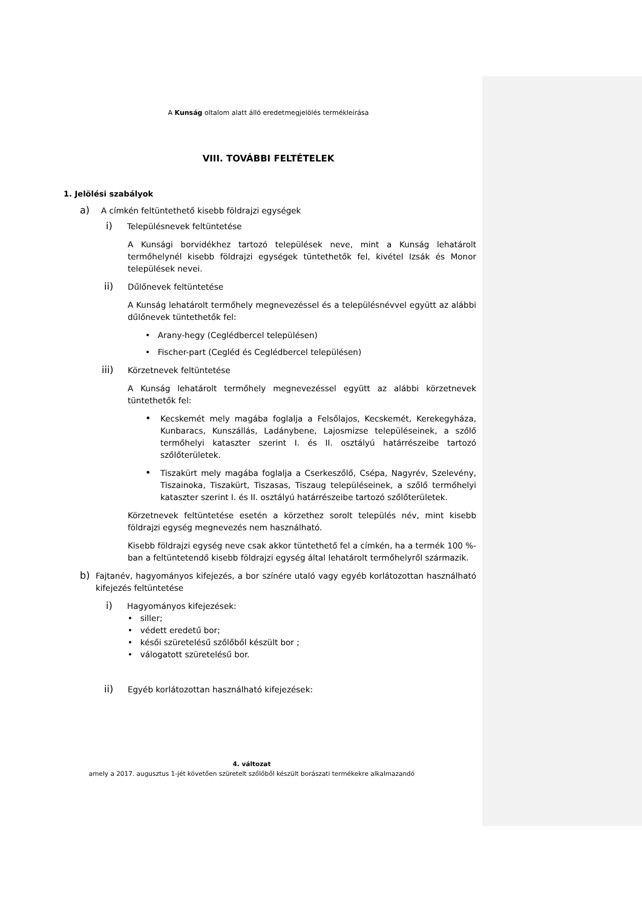A Kunság oltalom alatt álló eredetmegjelölés termékleírása
VIII. TOVÁBBI FELTÉTELEK
1. Jelölési szabályok
a)
A címkén feltüntethető kisebb földrajzi egységek
i)
Településnevek feltüntetése
A Kunsági borvidékhez tartozó települések neve, mint a Kunság lehatárolt termőhelynél kisebb földrajzi egységek tüntethetők fel, kivétel Izsák és Monor települések nevei.
ii)
Dűlőnevek feltüntetése
A Kunság lehatárolt termőhely megnevezéssel és a településnévvel együtt az alábbi dűlőnevek tüntethetők fel:
• Arany-hegy (Ceglédbercel településen)
• Fischer-part (Cegléd és Ceglédbercel településen)
iii)
Körzetnevek feltüntetése
A Kunság lehatárolt termőhely megnevezéssel együtt az alábbi körzetnevek tüntethetők fel:
•
Kecskemét mely magába foglalja a Felsőlajos, Kecskemét, Kerekegyháza, Kunbaracs, Kunszállás, Ladánybene, Lajosmizse településeinek, a szőlő termőhelyi kataszter szerint I. és II. osztályú határrészeibe tartozó szőlőterületek.
•
Tiszakürt mely magába foglalja a Cserkeszőlő, Csépa, Nagyrév, Szelevény, Tiszainoka, Tiszakürt, Tiszasas, Tiszaug településeinek, a szőlő termőhelyi kataszter szerint I. és II. osztályú határrészeibe tartozó szőlőterületek.
Körzetnevek feltüntetése esetén a körzethez sorolt település név, mint kisebb földrajzi egység megnevezés nem használható.
Kisebb földrajzi egység neve csak akkor tüntethető fel a címkén, ha a termék 100 %-ban a feltüntetendő kisebb földrajzi egység által lehatárolt termőhelyről származik.
b)
Fajtanév, hagyományos kifejezés, a bor színére utaló vagy egyéb korlátozottan használható kifejezés feltüntetése
i)
Hagyományos kifejezések:
• siller;
• védett eredetű bor;
• késői szüretelésű szőlőből készült bor ;
• válogatott szüretelésű bor.
ii)
Egyéb korlátozottan használható kifejezések:
4. változat
amely a 2017. augusztus 1-jét követően szüretelt szőlőből készült borászati termékekre alkalmazandó